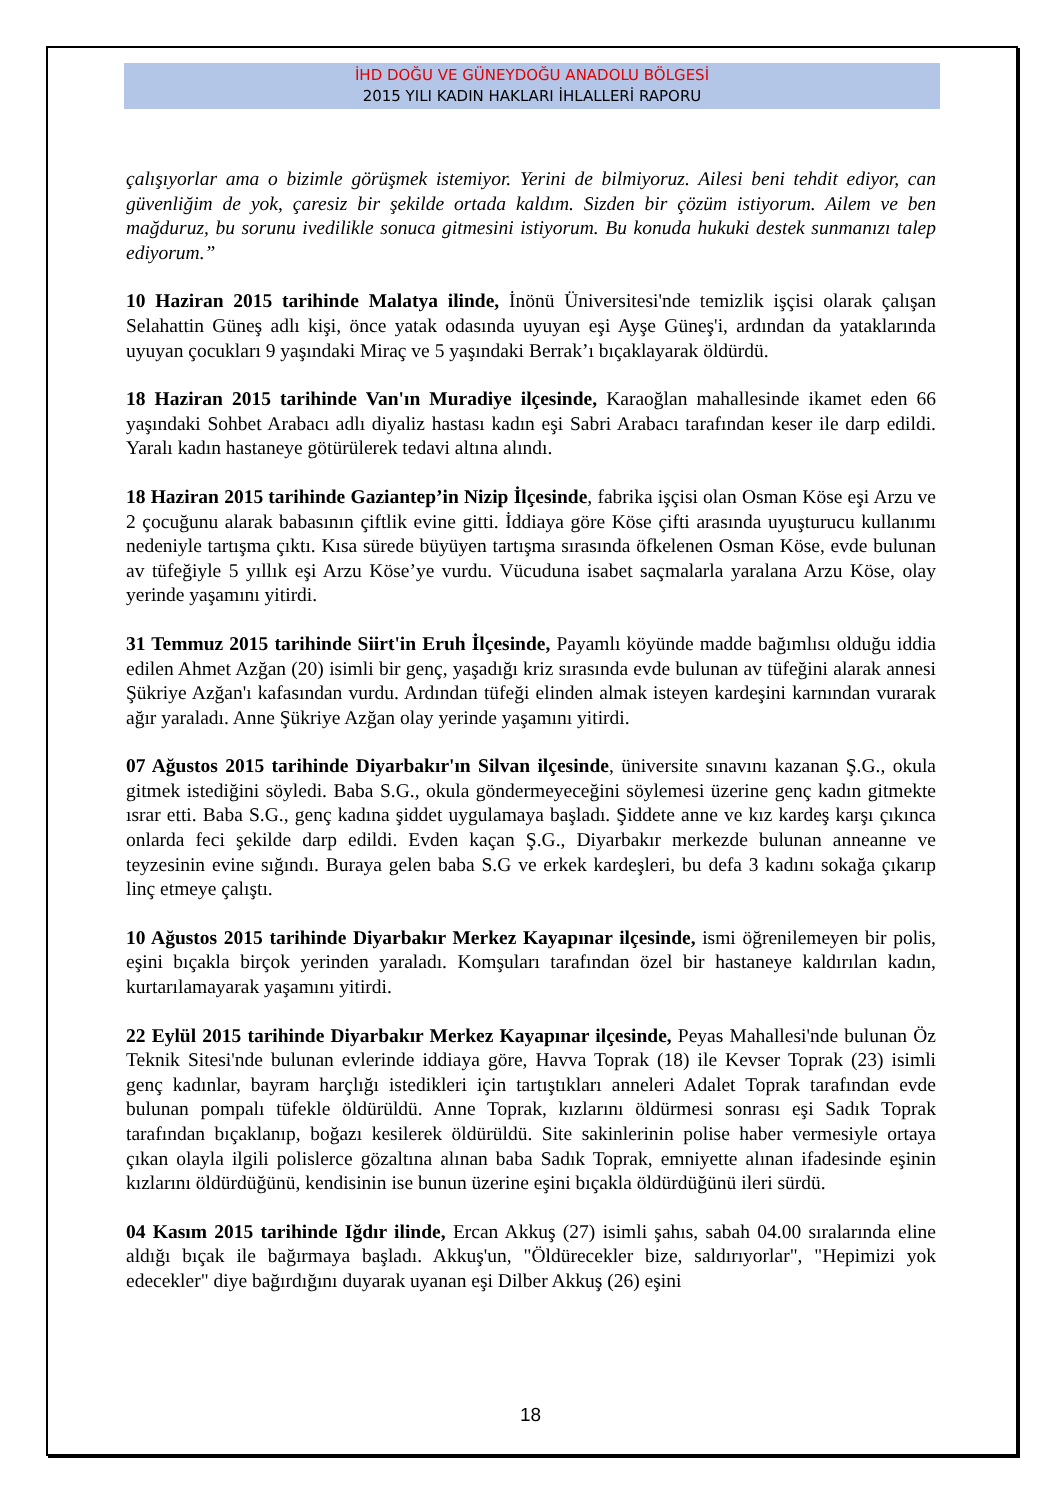İHD DOĞU VE GÜNEYDOĞU ANADOLU BÖLGESİ
2015 YILI KADIN HAKLARI İHLALLERİ RAPORU
çalışıyorlar ama o bizimle görüşmek istemiyor. Yerini de bilmiyoruz. Ailesi beni tehdit ediyor, can güvenliğim de yok, çaresiz bir şekilde ortada kaldım. Sizden bir çözüm istiyorum. Ailem ve ben mağduruz, bu sorunu ivedilikle sonuca gitmesini istiyorum. Bu konuda hukuki destek sunmanızı talep ediyorum.”
10 Haziran 2015 tarihinde Malatya ilinde, İnönü Üniversitesi'nde temizlik işçisi olarak çalışan Selahattin Güneş adlı kişi, önce yatak odasında uyuyan eşi Ayşe Güneş'i, ardından da yataklarında uyuyan çocukları 9 yaşındaki Miraç ve 5 yaşındaki Berrak’ı bıçaklayarak öldürdü.
18 Haziran 2015 tarihinde Van'ın Muradiye ilçesinde, Karaoğlan mahallesinde ikamet eden 66 yaşındaki Sohbet Arabacı adlı diyaliz hastası kadın eşi Sabri Arabacı tarafından keser ile darp edildi. Yaralı kadın hastaneye götürülerek tedavi altına alındı.
18 Haziran 2015 tarihinde Gaziantep’in Nizip İlçesinde, fabrika işçisi olan Osman Köse eşi Arzu ve 2 çocuğunu alarak babasının çiftlik evine gitti. İddiaya göre Köse çifti arasında uyuşturucu kullanımı nedeniyle tartışma çıktı. Kısa sürede büyüyen tartışma sırasında öfkelenen Osman Köse, evde bulunan av tüfeğiyle 5 yıllık eşi Arzu Köse’ye vurdu. Vücuduna isabet saçmalarla yaralana Arzu Köse, olay yerinde yaşamını yitirdi.
31 Temmuz 2015 tarihinde Siirt'in Eruh İlçesinde, Payamlı köyünde madde bağımlısı olduğu iddia edilen Ahmet Azğan (20) isimli bir genç, yaşadığı kriz sırasında evde bulunan av tüfeğini alarak annesi Şükriye Azğan'ı kafasından vurdu. Ardından tüfeği elinden almak isteyen kardeşini karnından vurarak ağır yaraladı. Anne Şükriye Azğan olay yerinde yaşamını yitirdi.
07 Ağustos 2015 tarihinde Diyarbakır'ın Silvan ilçesinde, üniversite sınavını kazanan Ş.G., okula gitmek istediğini söyledi. Baba S.G., okula göndermeyeceğini söylemesi üzerine genç kadın gitmekte ısrar etti. Baba S.G., genç kadına şiddet uygulamaya başladı. Şiddete anne ve kız kardeş karşı çıkınca onlarda feci şekilde darp edildi. Evden kaçan Ş.G., Diyarbakır merkezde bulunan anneanne ve teyzesinin evine sığındı. Buraya gelen baba S.G ve erkek kardeşleri, bu defa 3 kadını sokağa çıkarıp linç etmeye çalıştı.
10 Ağustos 2015 tarihinde Diyarbakır Merkez Kayapınar ilçesinde, ismi öğrenilemeyen bir polis, eşini bıçakla birçok yerinden yaraladı. Komşuları tarafından özel bir hastaneye kaldırılan kadın, kurtarılamayarak yaşamını yitirdi.
22 Eylül 2015 tarihinde Diyarbakır Merkez Kayapınar ilçesinde, Peyas Mahallesi'nde bulunan Öz Teknik Sitesi'nde bulunan evlerinde iddiaya göre, Havva Toprak (18) ile Kevser Toprak (23) isimli genç kadınlar, bayram harçlığı istedikleri için tartıştıkları anneleri Adalet Toprak tarafından evde bulunan pompalı tüfekle öldürüldü. Anne Toprak, kızlarını öldürmesi sonrası eşi Sadık Toprak tarafından bıçaklanıp, boğazı kesilerek öldürüldü. Site sakinlerinin polise haber vermesiyle ortaya çıkan olayla ilgili polislerce gözaltına alınan baba Sadık Toprak, emniyette alınan ifadesinde eşinin kızlarını öldürdüğünü, kendisinin ise bunun üzerine eşini bıçakla öldürdüğünü ileri sürdü.
04 Kasım 2015 tarihinde Iğdır ilinde, Ercan Akkuş (27) isimli şahıs, sabah 04.00 sıralarında eline aldığı bıçak ile bağırmaya başladı. Akkuş'un, "Öldürecekler bize, saldırıyorlar", "Hepimizi yok edecekler" diye bağırdığını duyarak uyanan eşi Dilber Akkuş (26) eşini
18